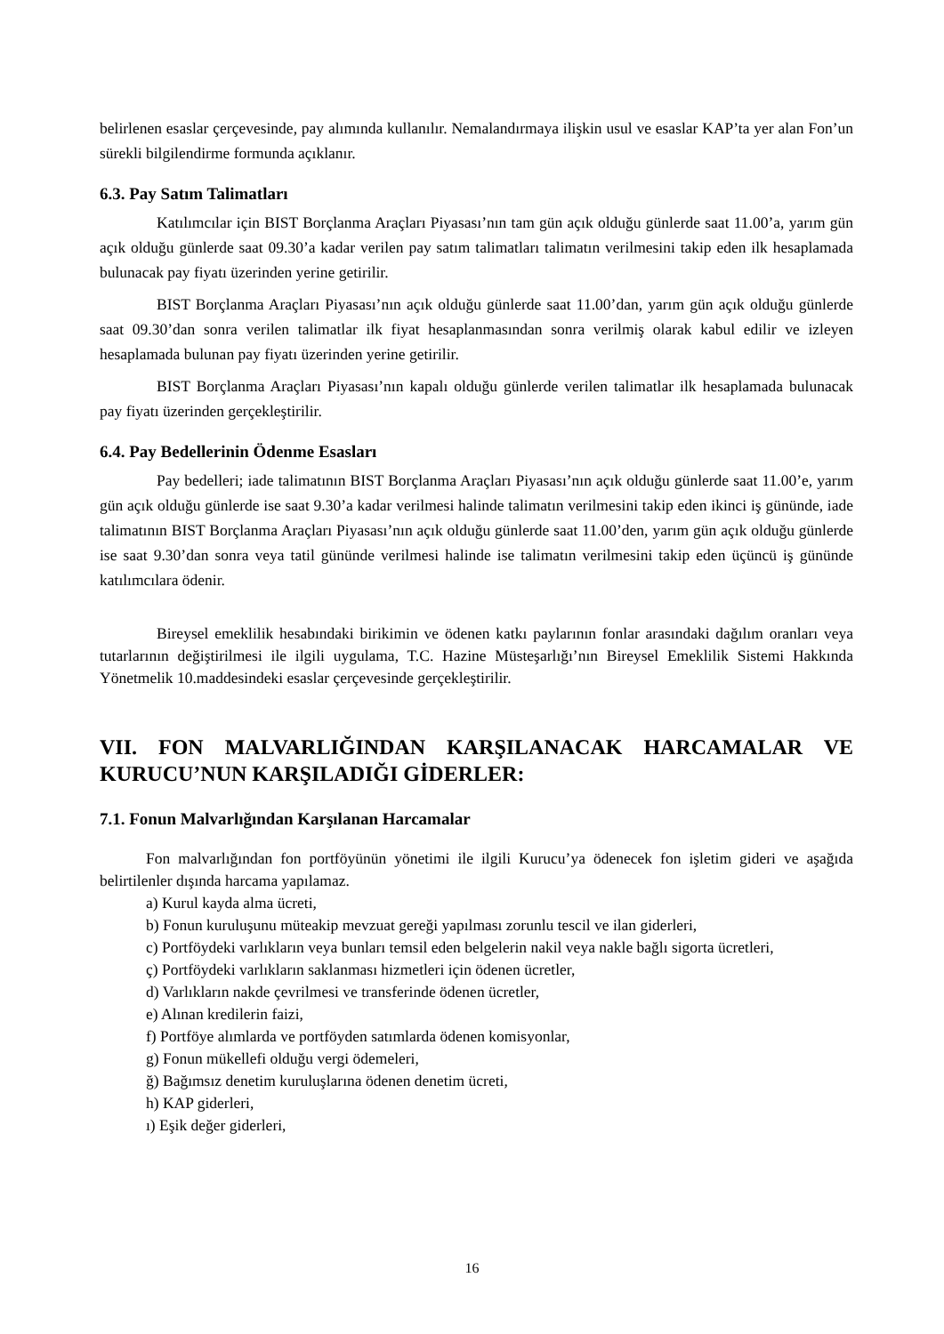belirlenen esaslar çerçevesinde, pay alımında kullanılır. Nemalandırmaya ilişkin usul ve esaslar KAP’ta yer alan Fon’un sürekli bilgilendirme formunda açıklanır.
6.3. Pay Satım Talimatları
Katılımcılar için BIST Borçlanma Araçları Piyasası’nın tam gün açık olduğu günlerde saat 11.00’a, yarım gün açık olduğu günlerde saat 09.30’a kadar verilen pay satım talimatları talimatın verilmesini takip eden ilk hesaplamada bulunacak pay fiyatı üzerinden yerine getirilir.
BIST Borçlanma Araçları Piyasası’nın açık olduğu günlerde saat 11.00’dan, yarım gün açık olduğu günlerde saat 09.30’dan sonra verilen talimatlar ilk fiyat hesaplanmasından sonra verilmiş olarak kabul edilir ve izleyen hesaplamada bulunan pay fiyatı üzerinden yerine getirilir.
BIST Borçlanma Araçları Piyasası’nın kapalı olduğu günlerde verilen talimatlar ilk hesaplamada bulunacak pay fiyatı üzerinden gerçekleştirilir.
6.4. Pay Bedellerinin Ödenme Esasları
Pay bedelleri; iade talimatının BIST Borçlanma Araçları Piyasası’nın açık olduğu günlerde saat 11.00’e, yarım gün açık olduğu günlerde ise saat 9.30’a kadar verilmesi halinde talimatın verilmesini takip eden ikinci iş gününde, iade talimatının BIST Borçlanma Araçları Piyasası’nın açık olduğu günlerde saat 11.00’den, yarım gün açık olduğu günlerde ise saat 9.30’dan sonra veya tatil gününde verilmesi halinde ise talimatın verilmesini takip eden üçüncü iş gününde katılımcılara ödenir.
Bireysel emeklilik hesabındaki birikimin ve ödenen katkı paylarının fonlar arasındaki dağılım oranları veya tutarlarının değiştirilmesi ile ilgili uygulama, T.C. Hazine Müsteşarlığı’nın Bireysel Emeklilik Sistemi Hakkında Yönetmelik 10.maddesindeki esaslar çerçevesinde gerçekleştirilir.
VII. FON MALVARLIĞINDAN KARŞILANACAK HARCAMALAR VE KURUCU’NUN KARŞILADIĞI GİDERLER:
7.1. Fonun Malvarlığından Karşılanan Harcamalar
Fon malvarlığından fon portföyünün yönetimi ile ilgili Kurucu’ya ödenecek fon işletim gideri ve aşağıda belirtilenler dışında harcama yapılamaz.
a) Kurul kayda alma ücreti,
b) Fonun kuruluşunu müteakip mevzuat gereği yapılması zorunlu tescil ve ilan giderleri,
c) Portföydeki varlıkların veya bunları temsil eden belgelerin nakil veya nakle bağlı sigorta ücretleri,
ç) Portföydeki varlıkların saklanması hizmetleri için ödenen ücretler,
d) Varlıkların nakde çevrilmesi ve transferinde ödenen ücretler,
e) Alınan kredilerin faizi,
f) Portföye alımlarda ve portföyden satımlarda ödenen komisyonlar,
g) Fonun mükellefi olduğu vergi ödemeleri,
ğ) Bağımsız denetim kuruluşlarına ödenen denetim ücreti,
h) KAP giderleri,
ı) Eşik değer giderleri,
16